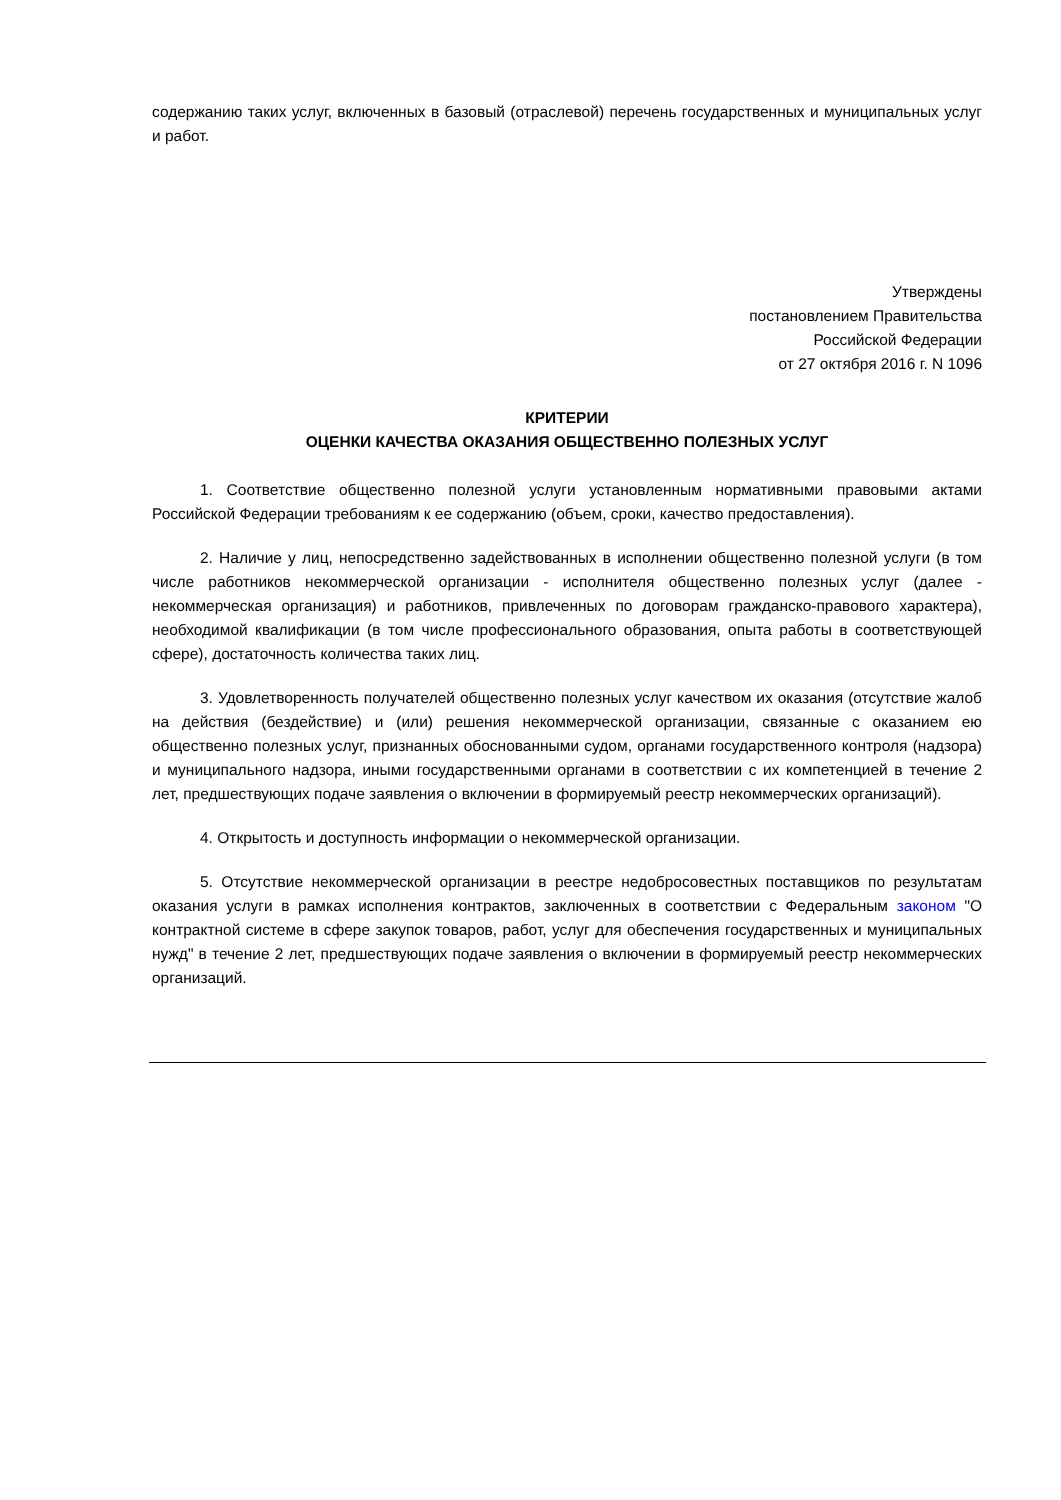содержанию таких услуг, включенных в базовый (отраслевой) перечень государственных и муниципальных услуг и работ.
Утверждены
постановлением Правительства
Российской Федерации
от 27 октября 2016 г. N 1096
КРИТЕРИИ
ОЦЕНКИ КАЧЕСТВА ОКАЗАНИЯ ОБЩЕСТВЕННО ПОЛЕЗНЫХ УСЛУГ
1. Соответствие общественно полезной услуги установленным нормативными правовыми актами Российской Федерации требованиям к ее содержанию (объем, сроки, качество предоставления).
2. Наличие у лиц, непосредственно задействованных в исполнении общественно полезной услуги (в том числе работников некоммерческой организации - исполнителя общественно полезных услуг (далее - некоммерческая организация) и работников, привлеченных по договорам гражданско-правового характера), необходимой квалификации (в том числе профессионального образования, опыта работы в соответствующей сфере), достаточность количества таких лиц.
3. Удовлетворенность получателей общественно полезных услуг качеством их оказания (отсутствие жалоб на действия (бездействие) и (или) решения некоммерческой организации, связанные с оказанием ею общественно полезных услуг, признанных обоснованными судом, органами государственного контроля (надзора) и муниципального надзора, иными государственными органами в соответствии с их компетенцией в течение 2 лет, предшествующих подаче заявления о включении в формируемый реестр некоммерческих организаций).
4. Открытость и доступность информации о некоммерческой организации.
5. Отсутствие некоммерческой организации в реестре недобросовестных поставщиков по результатам оказания услуги в рамках исполнения контрактов, заключенных в соответствии с Федеральным законом "О контрактной системе в сфере закупок товаров, работ, услуг для обеспечения государственных и муниципальных нужд" в течение 2 лет, предшествующих подаче заявления о включении в формируемый реестр некоммерческих организаций.